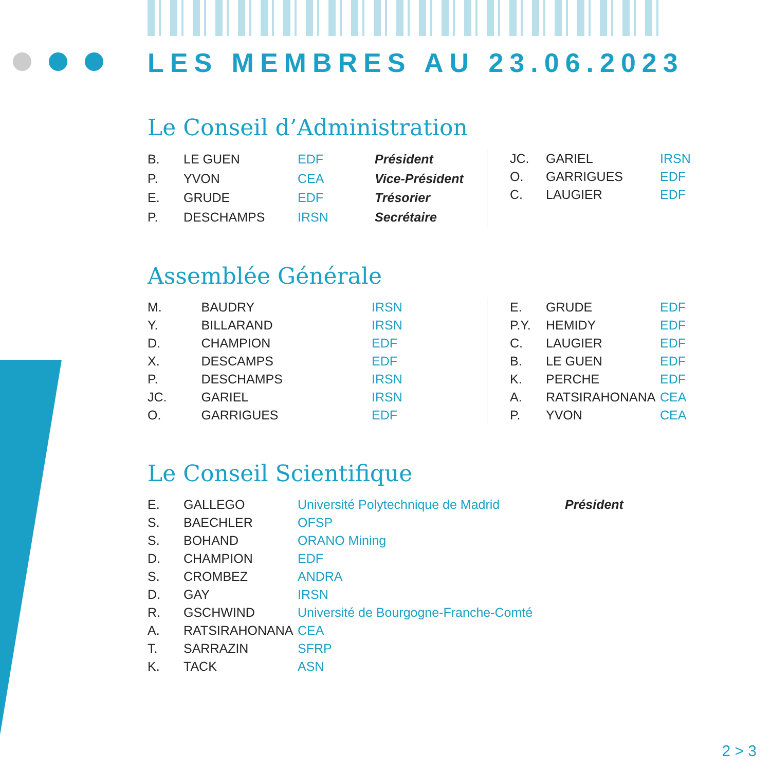LES MEMBRES AU 23.06.2023
Le Conseil d’Administration
| B. | LE GUEN | EDF | Président |
| P. | YVON | CEA | Vice-Président |
| E. | GRUDE | EDF | Trésorier |
| P. | DESCHAMPS | IRSN | Secrétaire |
| JC. | GARIEL | IRSN |
| O. | GARRIGUES | EDF |
| C. | LAUGIER | EDF |
Assemblée Générale
| M. | BAUDRY | IRSN |
| Y. | BILLARAND | IRSN |
| D. | CHAMPION | EDF |
| X. | DESCAMPS | EDF |
| P. | DESCHAMPS | IRSN |
| JC. | GARIEL | IRSN |
| O. | GARRIGUES | EDF |
| E. | GRUDE | EDF |
| P.Y. | HEMIDY | EDF |
| C. | LAUGIER | EDF |
| B. | LE GUEN | EDF |
| K. | PERCHE | EDF |
| A. | RATSIRAHONANA | CEA |
| P. | YVON | CEA |
Le Conseil Scientifique
| E. | GALLEGO | Université Polytechnique de Madrid | Président |
| S. | BAECHLER | OFSP | |
| S. | BOHAND | ORANO Mining | |
| D. | CHAMPION | EDF | |
| S. | CROMBEZ | ANDRA | |
| D. | GAY | IRSN | |
| R. | GSCHWIND | Université de Bourgogne-Franche-Comté | |
| A. | RATSIRAHONANA | CEA | |
| T. | SARRAZIN | SFRP | |
| K. | TACK | ASN | |
2 > 3